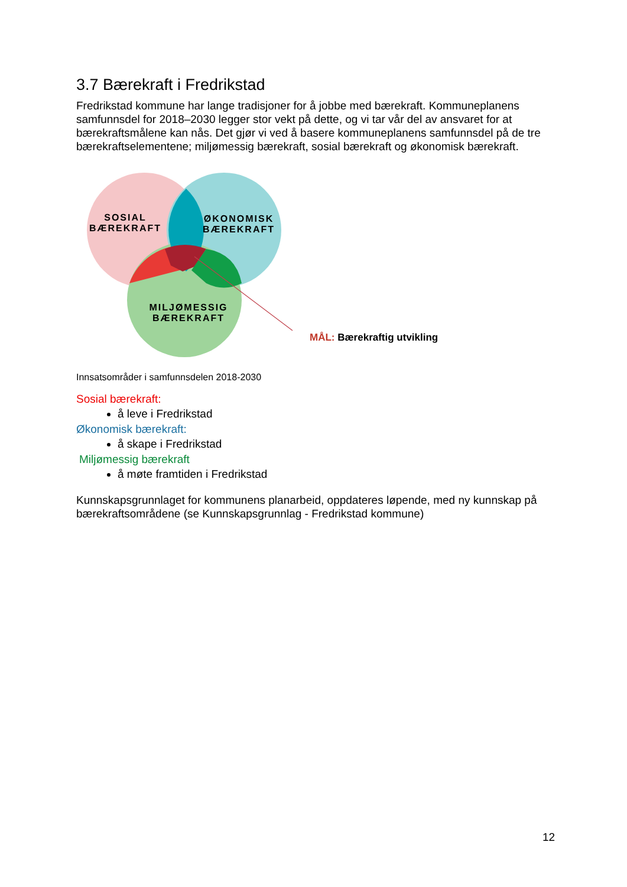3.7 Bærekraft i Fredrikstad
Fredrikstad kommune har lange tradisjoner for å jobbe med bærekraft. Kommuneplanens samfunnsdel for 2018–2030 legger stor vekt på dette, og vi tar vår del av ansvaret for at bærekraftsmålene kan nås. Det gjør vi ved å basere kommuneplanens samfunnsdel på de tre bærekraftselementene; miljømessig bærekraft, sosial bærekraft og økonomisk bærekraft.
SOSIAL
BÆREKRAFT
ØKONOMISK
BÆREKRAFT
MILJØMESSIG
BÆREKRAFT
MÅL: Bærekraftig utvikling
Innsatsområder i samfunnsdelen 2018-2030
Sosial bærekraft:
å leve i Fredrikstad
Økonomisk bærekraft:
å skape i Fredrikstad
Miljømessig bærekraft
å møte framtiden i Fredrikstad
Kunnskapsgrunnlaget for kommunens planarbeid, oppdateres løpende, med ny kunnskap på bærekraftsområdene (se Kunnskapsgrunnlag - Fredrikstad kommune)
12